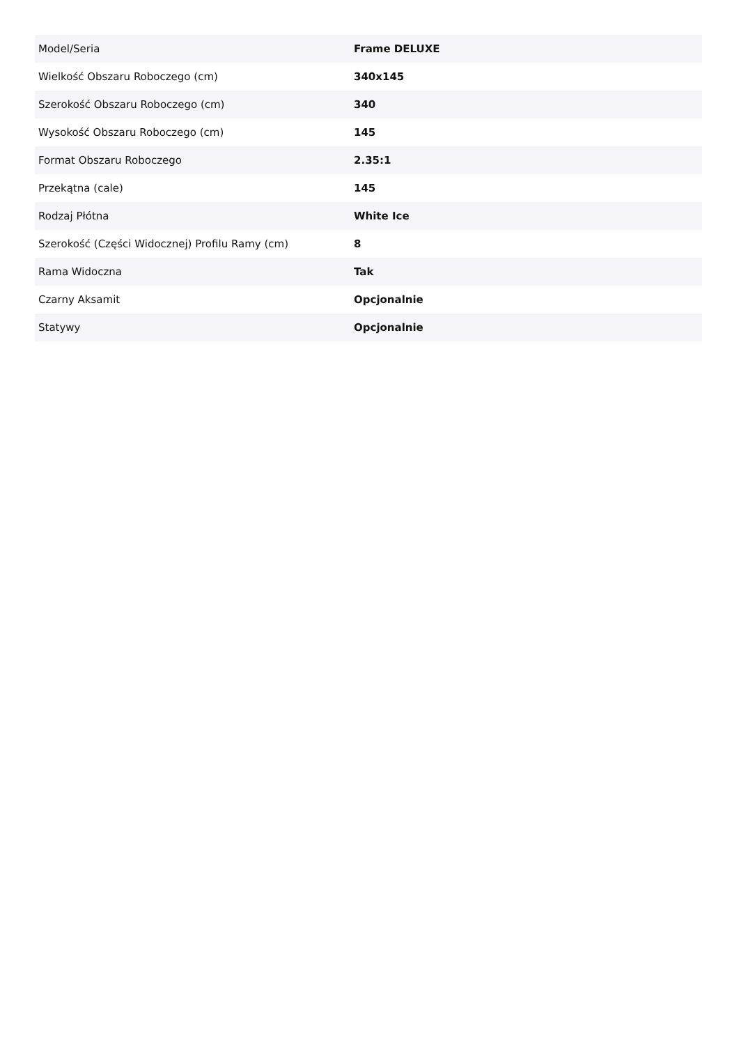| Model/Seria | Frame DELUXE |
| Wielkość Obszaru Roboczego (cm) | 340x145 |
| Szerokość Obszaru Roboczego (cm) | 340 |
| Wysokość Obszaru Roboczego (cm) | 145 |
| Format Obszaru Roboczego | 2.35:1 |
| Przekątna (cale) | 145 |
| Rodzaj Płótna | White Ice |
| Szerokość (Części Widocznej) Profilu Ramy (cm) | 8 |
| Rama Widoczna | Tak |
| Czarny Aksamit | Opcjonalnie |
| Statywy | Opcjonalnie |